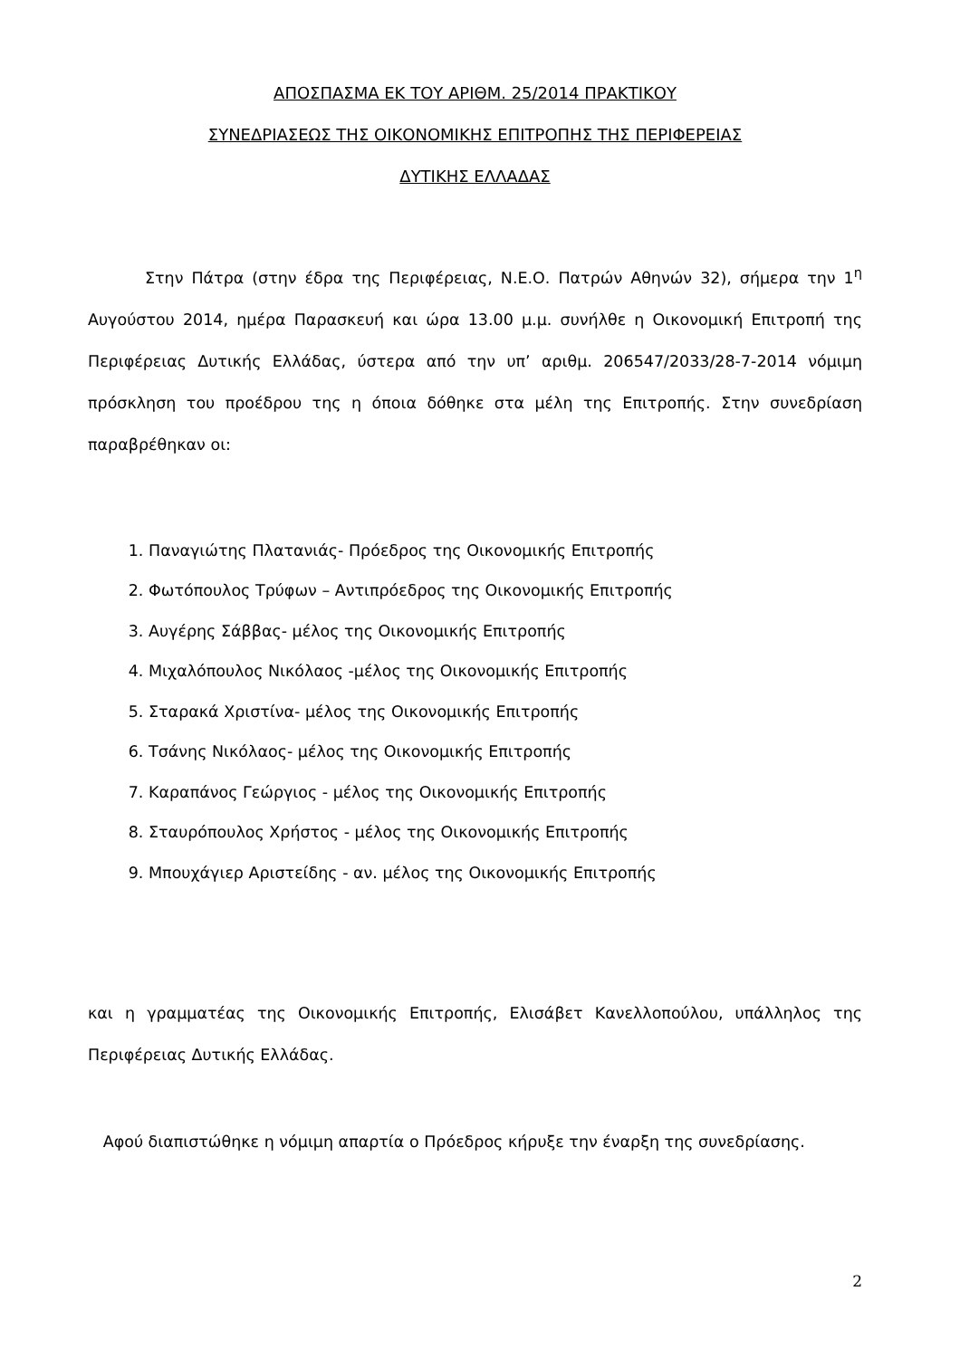ΑΠΟΣΠΑΣΜΑ ΕΚ ΤΟΥ ΑΡΙΘΜ. 25/2014 ΠΡΑΚΤΙΚΟΥ
ΣΥΝΕΔΡΙΑΣΕΩΣ ΤΗΣ ΟΙΚΟΝΟΜΙΚΗΣ ΕΠΙΤΡΟΠΗΣ ΤΗΣ ΠΕΡΙΦΕΡΕΙΑΣ
ΔΥΤΙΚΗΣ ΕΛΛΑΔΑΣ
Στην Πάτρα (στην έδρα της Περιφέρειας, Ν.Ε.Ο. Πατρών Αθηνών 32), σήμερα την 1<sup>η</sup> Αυγούστου 2014, ημέρα Παρασκευή και ώρα 13.00 μ.μ. συνήλθε η Οικονομική Επιτροπή της Περιφέρειας Δυτικής Ελλάδας, ύστερα από την υπ’ αριθμ. 206547/2033/28-7-2014 νόμιμη πρόσκληση του προέδρου της η όποια δόθηκε στα μέλη της Επιτροπής. Στην συνεδρίαση παραβρέθηκαν οι:
1. Παναγιώτης Πλατανιάς- Πρόεδρος της Οικονομικής Επιτροπής
2. Φωτόπουλος Τρύφων – Αντιπρόεδρος της Οικονομικής Επιτροπής
3. Αυγέρης Σάββας- μέλος της Οικονομικής Επιτροπής
4. Μιχαλόπουλος Νικόλαος -μέλος της Οικονομικής Επιτροπής
5. Σταρακά Χριστίνα- μέλος της Οικονομικής Επιτροπής
6. Τσάνης Νικόλαος- μέλος της Οικονομικής Επιτροπής
7. Καραπάνος Γεώργιος - μέλος της Οικονομικής Επιτροπής
8. Σταυρόπουλος Χρήστος - μέλος της Οικονομικής Επιτροπής
9. Μπουχάγιερ Αριστείδης - αν. μέλος της Οικονομικής Επιτροπής
και η γραμματέας της Οικονομικής Επιτροπής, Ελισάβετ Κανελλοπούλου, υπάλληλος της Περιφέρειας Δυτικής Ελλάδας.
Αφού διαπιστώθηκε η νόμιμη απαρτία ο Πρόεδρος κήρυξε την έναρξη της συνεδρίασης.
2